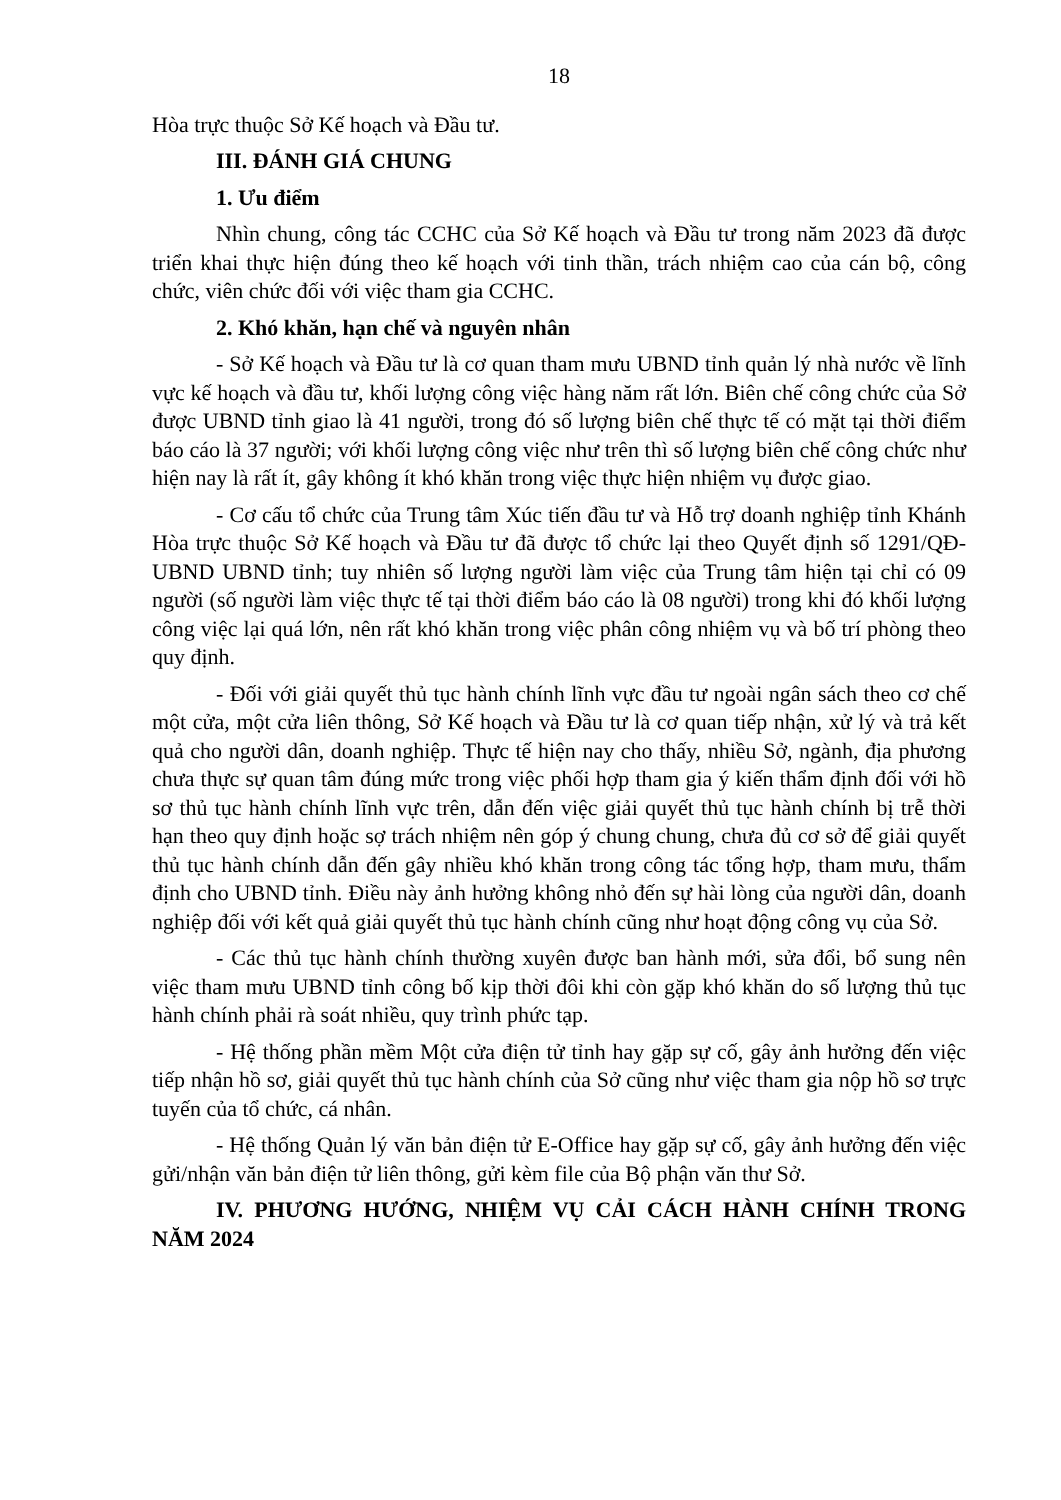18
Hòa trực thuộc Sở Kế hoạch và Đầu tư.
III. ĐÁNH GIÁ CHUNG
1. Ưu điểm
Nhìn chung, công tác CCHC của Sở Kế hoạch và Đầu tư trong năm 2023 đã được triển khai thực hiện đúng theo kế hoạch với tinh thần, trách nhiệm cao của cán bộ, công chức, viên chức đối với việc tham gia CCHC.
2. Khó khăn, hạn chế và nguyên nhân
- Sở Kế hoạch và Đầu tư là cơ quan tham mưu UBND tỉnh quản lý nhà nước về lĩnh vực kế hoạch và đầu tư, khối lượng công việc hàng năm rất lớn. Biên chế công chức của Sở được UBND tỉnh giao là 41 người, trong đó số lượng biên chế thực tế có mặt tại thời điểm báo cáo là 37 người; với khối lượng công việc như trên thì số lượng biên chế công chức như hiện nay là rất ít, gây không ít khó khăn trong việc thực hiện nhiệm vụ được giao.
- Cơ cấu tổ chức của Trung tâm Xúc tiến đầu tư và Hỗ trợ doanh nghiệp tỉnh Khánh Hòa trực thuộc Sở Kế hoạch và Đầu tư đã được tổ chức lại theo Quyết định số 1291/QĐ-UBND UBND tỉnh; tuy nhiên số lượng người làm việc của Trung tâm hiện tại chỉ có 09 người (số người làm việc thực tế tại thời điểm báo cáo là 08 người) trong khi đó khối lượng công việc lại quá lớn, nên rất khó khăn trong việc phân công nhiệm vụ và bố trí phòng theo quy định.
- Đối với giải quyết thủ tục hành chính lĩnh vực đầu tư ngoài ngân sách theo cơ chế một cửa, một cửa liên thông, Sở Kế hoạch và Đầu tư là cơ quan tiếp nhận, xử lý và trả kết quả cho người dân, doanh nghiệp. Thực tế hiện nay cho thấy, nhiều Sở, ngành, địa phương chưa thực sự quan tâm đúng mức trong việc phối hợp tham gia ý kiến thẩm định đối với hồ sơ thủ tục hành chính lĩnh vực trên, dẫn đến việc giải quyết thủ tục hành chính bị trễ thời hạn theo quy định hoặc sợ trách nhiệm nên góp ý chung chung, chưa đủ cơ sở để giải quyết thủ tục hành chính dẫn đến gây nhiều khó khăn trong công tác tổng hợp, tham mưu, thẩm định cho UBND tỉnh. Điều này ảnh hưởng không nhỏ đến sự hài lòng của người dân, doanh nghiệp đối với kết quả giải quyết thủ tục hành chính cũng như hoạt động công vụ của Sở.
- Các thủ tục hành chính thường xuyên được ban hành mới, sửa đổi, bổ sung nên việc tham mưu UBND tỉnh công bố kịp thời đôi khi còn gặp khó khăn do số lượng thủ tục hành chính phải rà soát nhiều, quy trình phức tạp.
- Hệ thống phần mềm Một cửa điện tử tỉnh hay gặp sự cố, gây ảnh hưởng đến việc tiếp nhận hồ sơ, giải quyết thủ tục hành chính của Sở cũng như việc tham gia nộp hồ sơ trực tuyến của tổ chức, cá nhân.
- Hệ thống Quản lý văn bản điện tử E-Office hay gặp sự cố, gây ảnh hưởng đến việc gửi/nhận văn bản điện tử liên thông, gửi kèm file của Bộ phận văn thư Sở.
IV. PHƯƠNG HƯỚNG, NHIỆM VỤ CẢI CÁCH HÀNH CHÍNH TRONG NĂM 2024